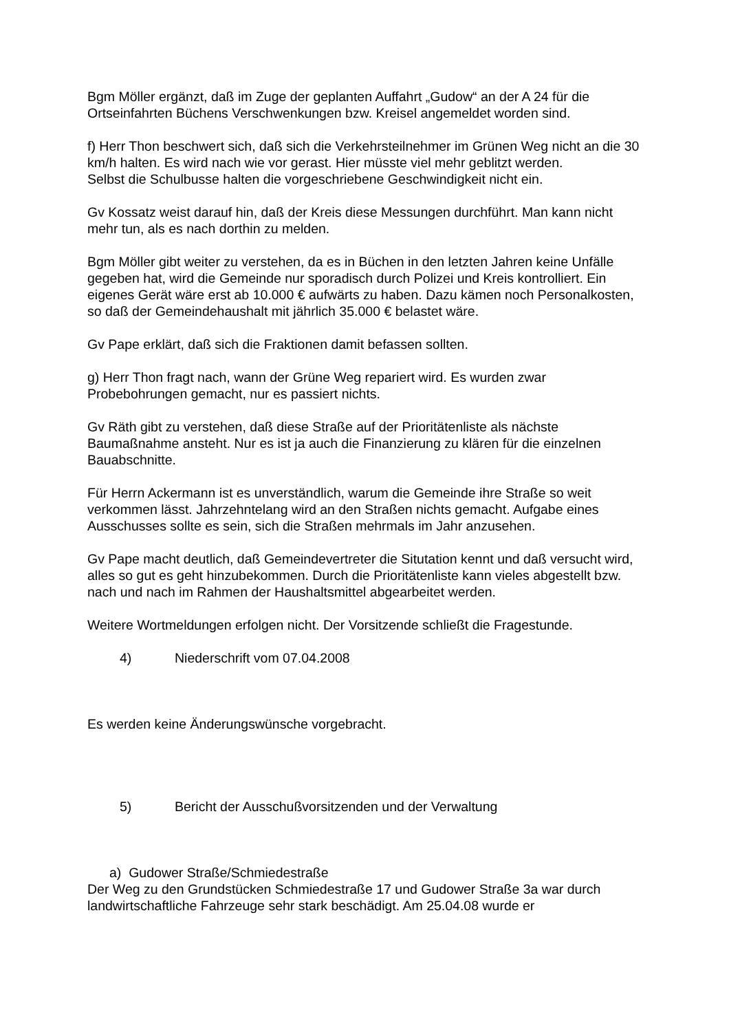Bgm Möller ergänzt, daß im Zuge der geplanten Auffahrt „Gudow“ an der A 24 für die Ortseinfahrten Büchens Verschwenkungen bzw. Kreisel angemeldet worden sind.
f) Herr Thon beschwert sich, daß sich die Verkehrsteilnehmer im Grünen Weg nicht an die 30 km/h halten. Es wird nach wie vor gerast. Hier müsste viel mehr geblitzt werden.
Selbst die Schulbusse halten die vorgeschriebene Geschwindigkeit nicht ein.
Gv Kossatz weist darauf hin, daß der Kreis diese Messungen durchführt. Man kann nicht mehr tun, als es nach dorthin zu melden.
Bgm Möller gibt weiter zu verstehen, da es in Büchen in den letzten Jahren keine Unfälle gegeben hat, wird die Gemeinde nur sporadisch durch Polizei und Kreis kontrolliert. Ein eigenes Gerät wäre erst ab 10.000 € aufwärts zu haben. Dazu kämen noch Personalkosten, so daß der Gemeindehaushalt mit jährlich 35.000 € belastet wäre.
Gv Pape erklärt, daß sich die Fraktionen damit befassen sollten.
g) Herr Thon fragt nach, wann der Grüne Weg repariert wird. Es wurden zwar Probebohrungen gemacht, nur es passiert nichts.
Gv Räth gibt zu verstehen, daß diese Straße auf der Prioritätenliste als nächste Baumaßnahme ansteht. Nur es ist ja auch die Finanzierung zu klären für die einzelnen Bauabschnitte.
Für Herrn Ackermann ist es unverständlich, warum die Gemeinde ihre Straße so weit verkommen lässt. Jahrzehntelang wird an den Straßen nichts gemacht. Aufgabe eines Ausschusses sollte es sein, sich die Straßen mehrmals im Jahr anzusehen.
Gv Pape macht deutlich, daß Gemeindevertreter die Situtation kennt und daß versucht wird, alles so gut es geht hinzubekommen. Durch die Prioritätenliste kann vieles abgestellt bzw. nach und nach im Rahmen der Haushaltsmittel abgearbeitet werden.
Weitere Wortmeldungen erfolgen nicht. Der Vorsitzende schließt die Fragestunde.
4) Niederschrift vom 07.04.2008
Es werden keine Änderungswünsche vorgebracht.
5) Bericht der Ausschußvorsitzenden und der Verwaltung
a) Gudower Straße/Schmiedestraße
Der Weg zu den Grundstücken Schmiedestraße 17 und Gudower Straße 3a war durch landwirtschaftliche Fahrzeuge sehr stark beschädigt. Am 25.04.08 wurde er